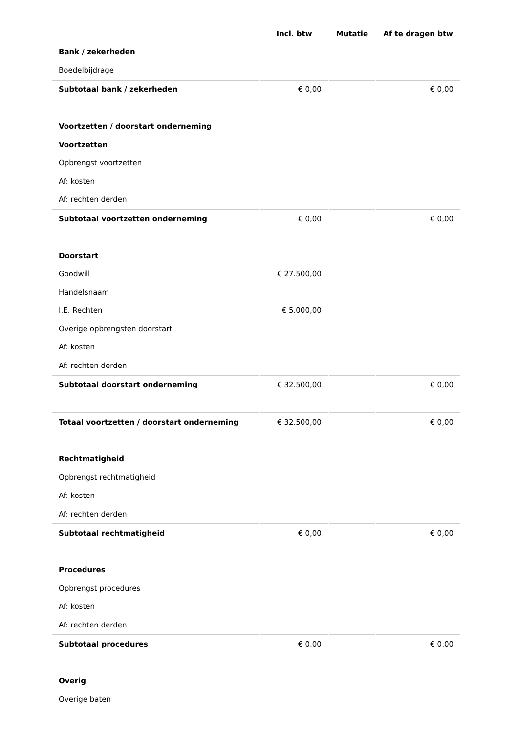| | Incl. btw | Mutatie | Af te dragen btw |
| --- | --- | --- | --- |
| Bank / zekerheden | | | |
| Boedelbijdrage | | | |
| Subtotaal bank / zekerheden | € 0,00 | | € 0,00 |
| Voortzetten / doorstart onderneming | | | |
| Voortzetten | | | |
| Opbrengst voortzetten | | | |
| Af: kosten | | | |
| Af: rechten derden | | | |
| Subtotaal voortzetten onderneming | € 0,00 | | € 0,00 |
| Doorstart | | | |
| Goodwill | € 27.500,00 | | |
| Handelsnaam | | | |
| I.E. Rechten | € 5.000,00 | | |
| Overige opbrengsten doorstart | | | |
| Af: kosten | | | |
| Af: rechten derden | | | |
| Subtotaal doorstart onderneming | € 32.500,00 | | € 0,00 |
| Totaal voortzetten / doorstart onderneming | € 32.500,00 | | € 0,00 |
| Rechtmatigheid | | | |
| Opbrengst rechtmatigheid | | | |
| Af: kosten | | | |
| Af: rechten derden | | | |
| Subtotaal rechtmatigheid | € 0,00 | | € 0,00 |
| Procedures | | | |
| Opbrengst procedures | | | |
| Af: kosten | | | |
| Af: rechten derden | | | |
| Subtotaal procedures | € 0,00 | | € 0,00 |
| Overig | | | |
| Overige baten | | | |